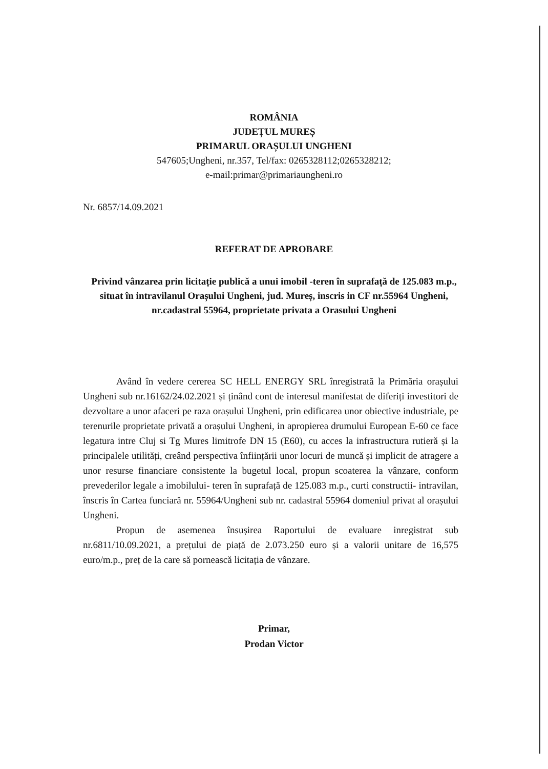ROMÂNIA
JUDEȚUL MUREȘ
PRIMARUL ORAȘULUI UNGHENI
547605;Ungheni, nr.357, Tel/fax: 0265328112;0265328212;
e-mail:primar@primariaungheni.ro
Nr. 6857/14.09.2021
REFERAT DE APROBARE
Privind vânzarea prin licitație publică a unui imobil -teren în suprafață de 125.083 m.p., situat în intravilanul Orașului Ungheni, jud. Mureș, inscris in CF nr.55964 Ungheni, nr.cadastral 55964, proprietate privata a Orasului Ungheni
Având în vedere cererea SC HELL ENERGY SRL înregistrată la Primăria orașului Ungheni sub nr.16162/24.02.2021 și ținând cont de interesul manifestat de diferiți investitori de dezvoltare a unor afaceri pe raza orașului Ungheni, prin edificarea unor obiective industriale, pe terenurile proprietate privată a orașului Ungheni, in apropierea drumului European E-60 ce face legatura intre Cluj si Tg Mures limitrofe DN 15 (E60), cu acces la infrastructura rutieră și la principalele utilități, creând perspectiva înființării unor locuri de muncă și implicit de atragere a unor resurse financiare consistente la bugetul local, propun scoaterea la vânzare, conform prevederilor legale a imobilului- teren în suprafață de 125.083 m.p., curti constructii- intravilan, înscris în Cartea funciară nr. 55964/Ungheni sub nr. cadastral 55964 domeniul privat al orașului Ungheni.
Propun de asemenea însușirea Raportului de evaluare inregistrat sub nr.6811/10.09.2021, a prețului de piață de 2.073.250 euro și a valorii unitare de 16,575 euro/m.p., preț de la care să pornească licitația de vânzare.
Primar,
Prodan Victor